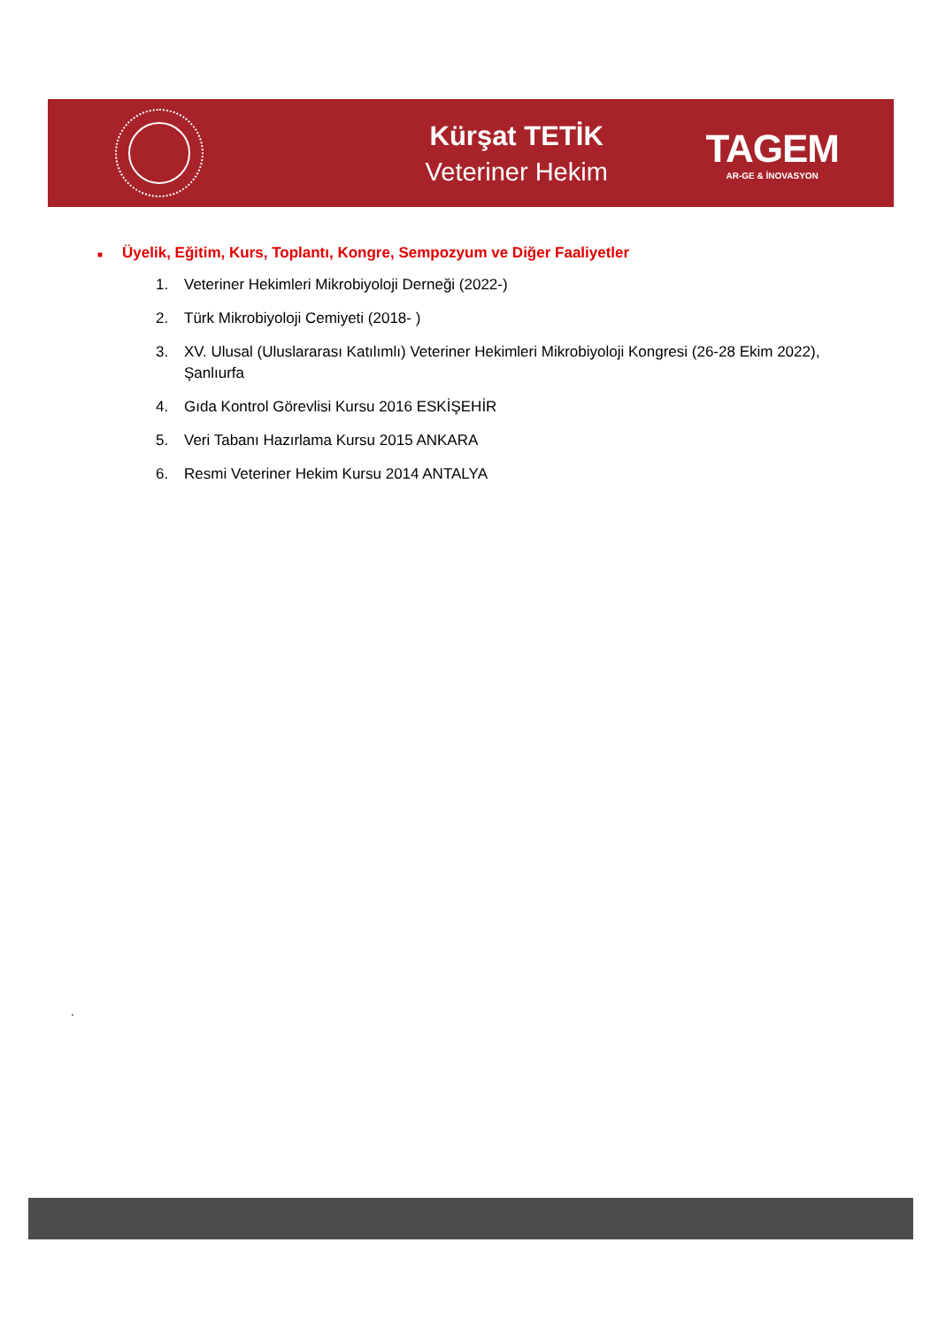Kürşat TETİK
Veteriner Hekim
TAGEM
AR-GE & İNOVASYON
■ Üyelik, Eğitim, Kurs, Toplantı, Kongre, Sempozyum ve Diğer Faaliyetler
1. Veteriner Hekimleri Mikrobiyoloji Derneği (2022-)
2. Türk Mikrobiyoloji Cemiyeti (2018- )
3. XV. Ulusal (Uluslararası Katılımlı) Veteriner Hekimleri Mikrobiyoloji Kongresi (26-28 Ekim 2022), Şanlıurfa
4. Gıda Kontrol Görevlisi Kursu 2016 ESKİŞEHİR
5. Veri Tabanı Hazırlama Kursu 2015 ANKARA
6. Resmi Veteriner Hekim Kursu 2014 ANTALYA
.